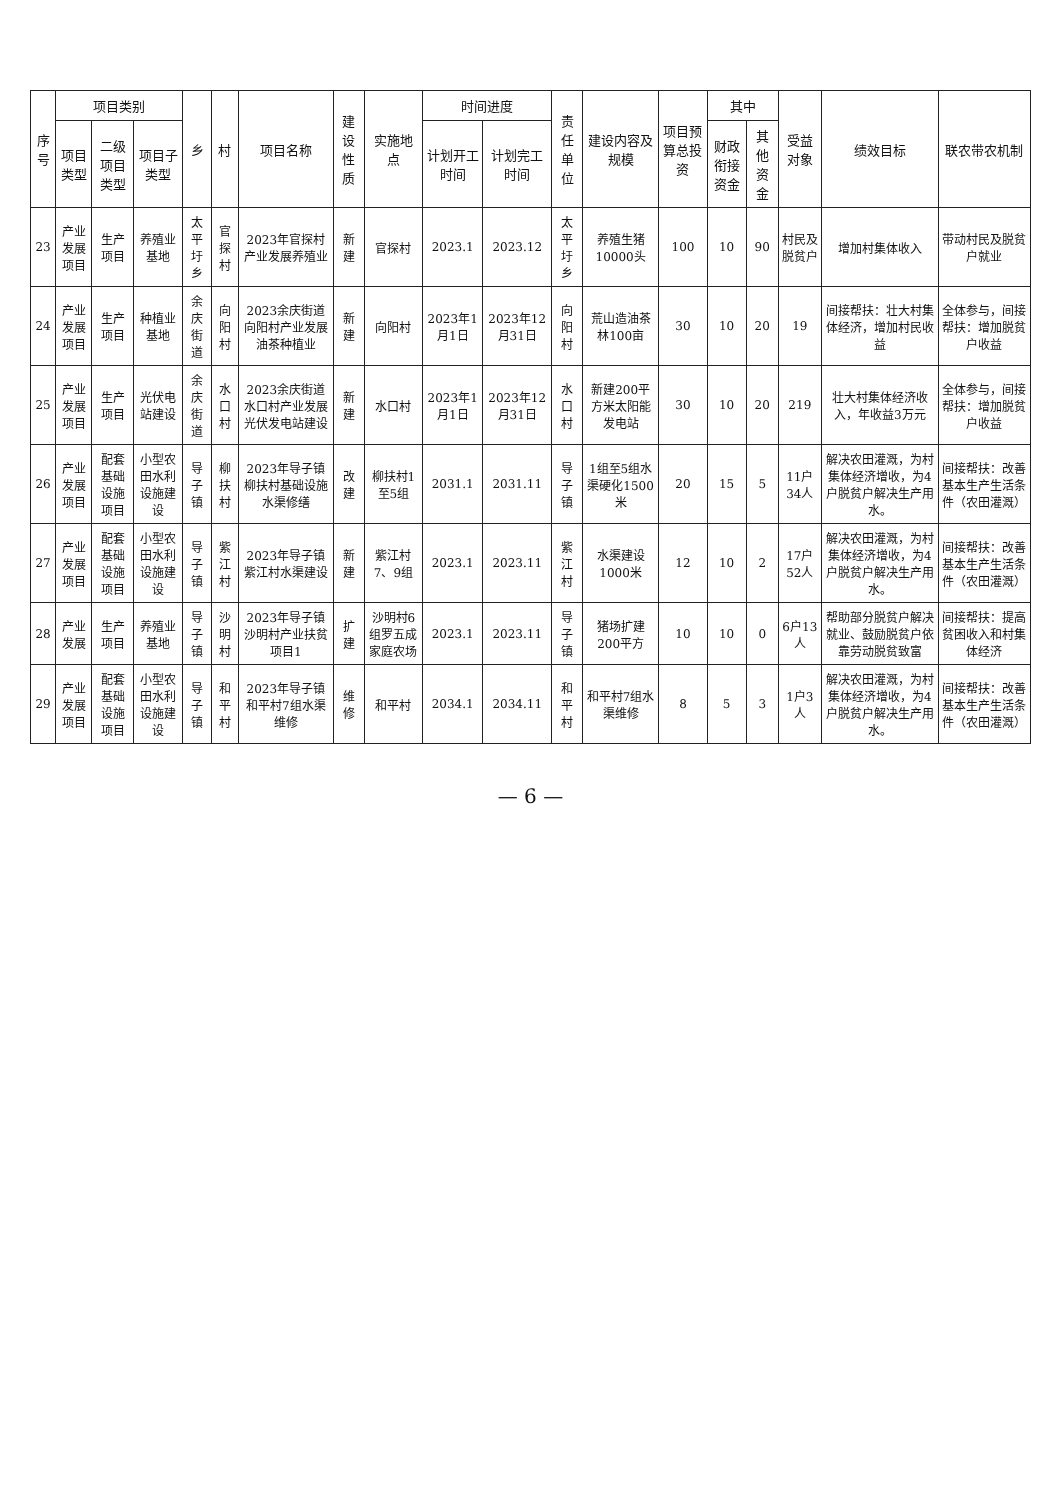| 序号 | 项目类别 | | | 乡 | 村 | 项目名称 | 建设性质 | 实施地点 | 时间进度 | | 责任单位 | 建设内容及规模 | 项目预算总投资 | 其中 | | 受益对象 | 绩效目标 | 联农带农机制 |
| --- | --- | --- | --- | --- | --- | --- | --- | --- | --- | --- | --- | --- | --- | --- | --- | --- | --- | --- |
| | 项目类型 | 二级项目类型 | 项目子类型 | | | | | | 计划开工时间 | 计划完工时间 | | | | 财政衔接资金 | 其他资金 | | | |
| 23 | 产业发展项目 | 生产项目 | 养殖业基地 | 太平圩乡 | 官探村 | 2023年官探村产业发展养殖业 | 新建 | 官探村 | 2023.1 | 2023.12 | 太平圩乡 | 养殖生猪10000头 | 100 | 10 | 90 | 村民及脱贫户 | 增加村集体收入 | 带动村民及脱贫户就业 |
| 24 | 产业发展项目 | 生产项目 | 种植业基地 | 余庆街道 | 向阳村 | 2023余庆街道向阳村产业发展油茶种植业 | 新建 | 向阳村 | 2023年1月1日 | 2023年12月31日 | 向阳村 | 荒山造油茶林100亩 | 30 | 10 | 20 | 19 | 间接帮扶：壮大村集体经济，增加村民收益 | 全体参与，间接帮扶：增加脱贫户收益 |
| 25 | 产业发展项目 | 生产项目 | 光伏电站建设 | 余庆街道 | 水口村 | 2023余庆街道水口村产业发展光伏发电站建设 | 新建 | 水口村 | 2023年1月1日 | 2023年12月31日 | 水口村 | 新建200平方米太阳能发电站 | 30 | 10 | 20 | 219 | 壮大村集体经济收入，年收益3万元 | 全体参与，间接帮扶：增加脱贫户收益 |
| 26 | 产业发展项目 | 配套基础设施项目 | 小型农田水利设施建设 | 导子镇 | 柳扶村 | 2023年导子镇柳扶村基础设施水渠修缮 | 改建 | 柳扶村1至5组 | 2031.1 | 2031.11 | 导子镇 | 1组至5组水渠硬化1500米 | 20 | 15 | 5 | 11户34人 | 解决农田灌溉，为村集体经济增收，为4户脱贫户解决生产用水。 | 间接帮扶：改善基本生产生活条件（农田灌溉） |
| 27 | 产业发展项目 | 配套基础设施项目 | 小型农田水利设施建设 | 导子镇 | 紫江村 | 2023年导子镇紫江村水渠建设 | 新建 | 紫江村7、9组 | 2023.1 | 2023.11 | 紫江村 | 水渠建设1000米 | 12 | 10 | 2 | 17户52人 | 解决农田灌溉，为村集体经济增收，为4户脱贫户解决生产用水。 | 间接帮扶：改善基本生产生活条件（农田灌溉） |
| 28 | 产业发展 | 生产项目 | 养殖业基地 | 导子镇 | 沙明村 | 2023年导子镇沙明村产业扶贫项目1 | 扩建 | 沙明村6组罗五成家庭农场 | 2023.1 | 2023.11 | 导子镇 | 猪场扩建200平方 | 10 | 10 | 0 | 6户13人 | 帮助部分脱贫户解决就业、鼓励脱贫户依靠劳动脱贫致富 | 间接帮扶：提高贫困收入和村集体经济 |
| 29 | 产业发展项目 | 配套基础设施项目 | 小型农田水利设施建设 | 导子镇 | 和平村 | 2023年导子镇和平村7组水渠维修 | 维修 | 和平村 | 2034.1 | 2034.11 | 和平村 | 和平村7组水渠维修 | 8 | 5 | 3 | 1户3人 | 解决农田灌溉，为村集体经济增收，为4户脱贫户解决生产用水。 | 间接帮扶：改善基本生产生活条件（农田灌溉） |
— 6 —